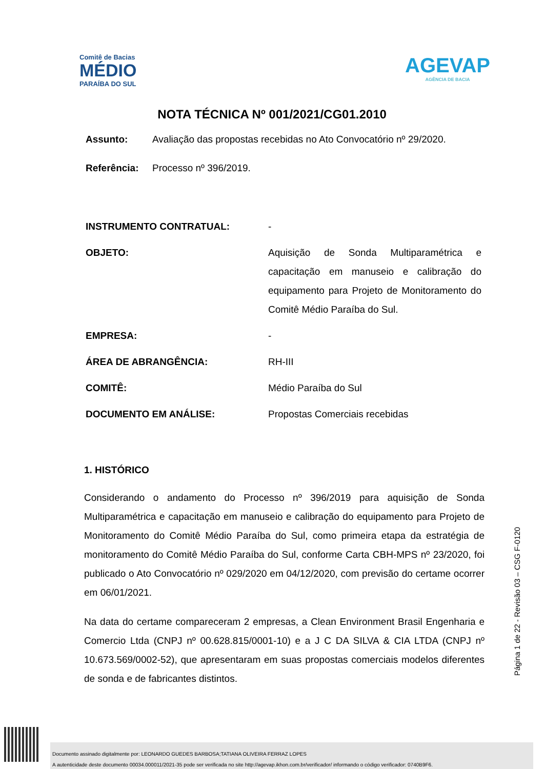Comitê de Bacias
MÉDIO
PARAÍBA DO SUL
AGEVAP
AGÊNCIA DE BACIA
NOTA TÉCNICA Nº 001/2021/CG01.2010
Assunto: Avaliação das propostas recebidas no Ato Convocatório nº 29/2020.
Referência: Processo nº 396/2019.
INSTRUMENTO CONTRATUAL: -
OBJETO: Aquisição de Sonda Multiparamétrica e capacitação em manuseio e calibração do equipamento para Projeto de Monitoramento do Comitê Médio Paraíba do Sul.
EMPRESA: -
ÁREA DE ABRANGÊNCIA: RH-III
COMITÊ: Médio Paraíba do Sul
DOCUMENTO EM ANÁLISE: Propostas Comerciais recebidas
1. HISTÓRICO
Considerando o andamento do Processo nº 396/2019 para aquisição de Sonda Multiparamétrica e capacitação em manuseio e calibração do equipamento para Projeto de Monitoramento do Comitê Médio Paraíba do Sul, como primeira etapa da estratégia de monitoramento do Comitê Médio Paraíba do Sul, conforme Carta CBH-MPS nº 23/2020, foi publicado o Ato Convocatório nº 029/2020 em 04/12/2020, com previsão do certame ocorrer em 06/01/2021.
Na data do certame compareceram 2 empresas, a Clean Environment Brasil Engenharia e Comercio Ltda (CNPJ nº 00.628.815/0001-10) e a J C DA SILVA & CIA LTDA (CNPJ nº 10.673.569/0002-52), que apresentaram em suas propostas comerciais modelos diferentes de sonda e de fabricantes distintos.
Página 1 de 22 - Revisão 03 – CSG F-0120
Documento assinado digitalmente por: LEONARDO GUEDES BARBOSA;TATIANA OLIVEIRA FERRAZ LOPES
A autenticidade deste documento 00034.000011/2021-35 pode ser verificada no site http://agevap.ikhon.com.br/verificador/ informando o código verificador: 0740B9F6.